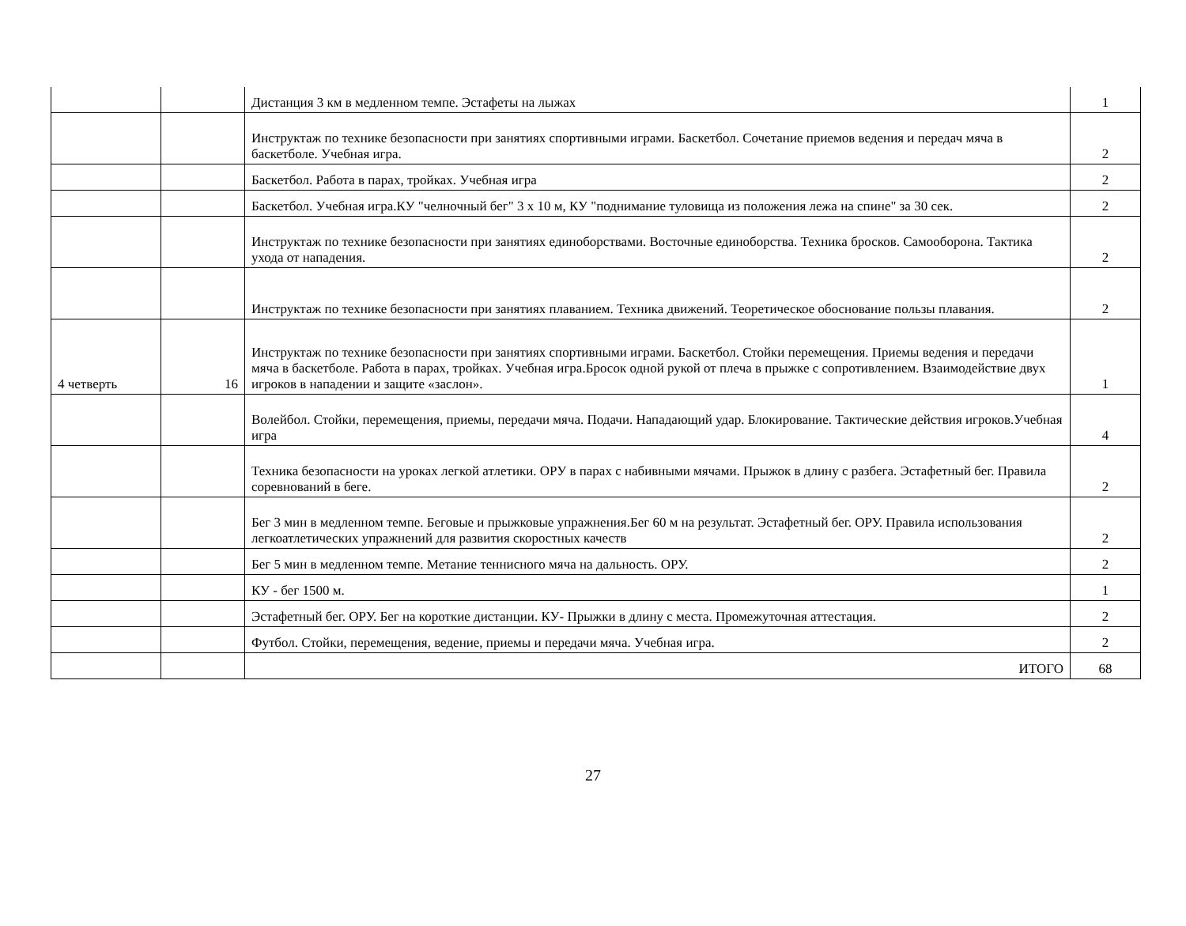| | | Дистанция 3 км в медленном темпе. Эстафеты на лыжах | 1 |
| | | Инструктаж по технике безопасности при занятиях спортивными играми. Баскетбол. Сочетание приемов ведения и передач мяча в баскетболе. Учебная игра. | 2 |
| | | Баскетбол. Работа в парах, тройках. Учебная игра | 2 |
| | | Баскетбол. Учебная игра.КУ "челночный бег" 3 х 10 м, КУ "поднимание туловища из положения лежа на спине" за 30 сек. | 2 |
| | | Инструктаж по технике безопасности при занятиях единоборствами. Восточные единоборства. Техника бросков. Самооборона. Тактика ухода от нападения. | 2 |
| | | Инструктаж по технике безопасности при занятиях плаванием. Техника движений. Теоретическое обоснование пользы плавания. | 2 |
| 4 четверть | 16 | Инструктаж по технике безопасности при занятиях спортивными играми. Баскетбол. Стойки перемещения. Приемы ведения и передачи мяча в баскетболе. Работа в парах, тройках. Учебная игра.Бросок одной рукой от плеча в прыжке с сопротивлением. Взаимодействие двух игроков в нападении и защите «заслон». | 1 |
| | | Волейбол. Стойки, перемещения, приемы, передачи мяча. Подачи. Нападающий удар. Блокирование. Тактические действия игроков.Учебная игра | 4 |
| | | Техника безопасности на уроках легкой атлетики. ОРУ в парах с набивными мячами. Прыжок в длину с разбега. Эстафетный бег. Правила соревнований в беге. | 2 |
| | | Бег 3 мин в медленном темпе. Беговые и прыжковые упражнения.Бег 60 м на результат. Эстафетный бег. ОРУ. Правила использования легкоатлетических упражнений для развития скоростных качеств | 2 |
| | | Бег 5 мин в медленном темпе. Метание теннисного мяча на дальность. ОРУ. | 2 |
| | | КУ - бег 1500 м. | 1 |
| | | Эстафетный бег. ОРУ. Бег на короткие дистанции. КУ- Прыжки в длину с места. Промежуточная аттестация. | 2 |
| | | Футбол. Стойки, перемещения, ведение, приемы и передачи мяча. Учебная игра. | 2 |
| | | ИТОГО | 68 |
27